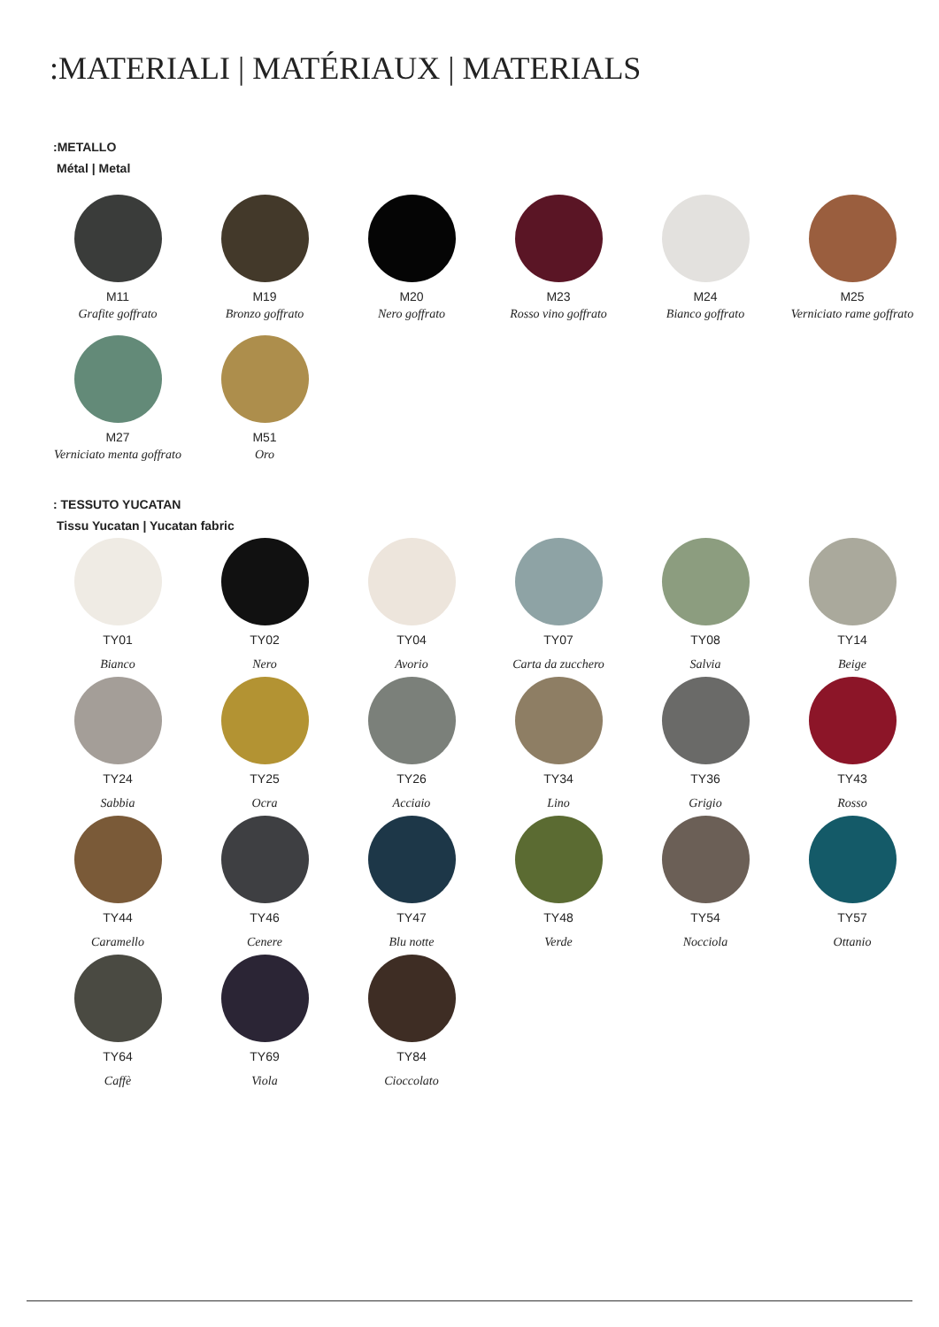:MATERIALI | MATÉRIAUX | MATERIALS
:METALLO
Métal | Metal
M11
Grafite goffrato
M19
Bronzo goffrato
M20
Nero goffrato
M23
Rosso vino goffrato
M24
Bianco goffrato
M25
Verniciato rame goffrato
M27
Verniciato menta goffrato
M51
Oro
: TESSUTO YUCATAN
Tissu Yucatan | Yucatan fabric
TY01
Bianco
TY02
Nero
TY04
Avorio
TY07
Carta da zucchero
TY08
Salvia
TY14
Beige
TY24
Sabbia
TY25
Ocra
TY26
Acciaio
TY34
Lino
TY36
Grigio
TY43
Rosso
TY44
Caramello
TY46
Cenere
TY47
Blu notte
TY48
Verde
TY54
Nocciola
TY57
Ottanio
TY64
Caffè
TY69
Viola
TY84
Cioccolato